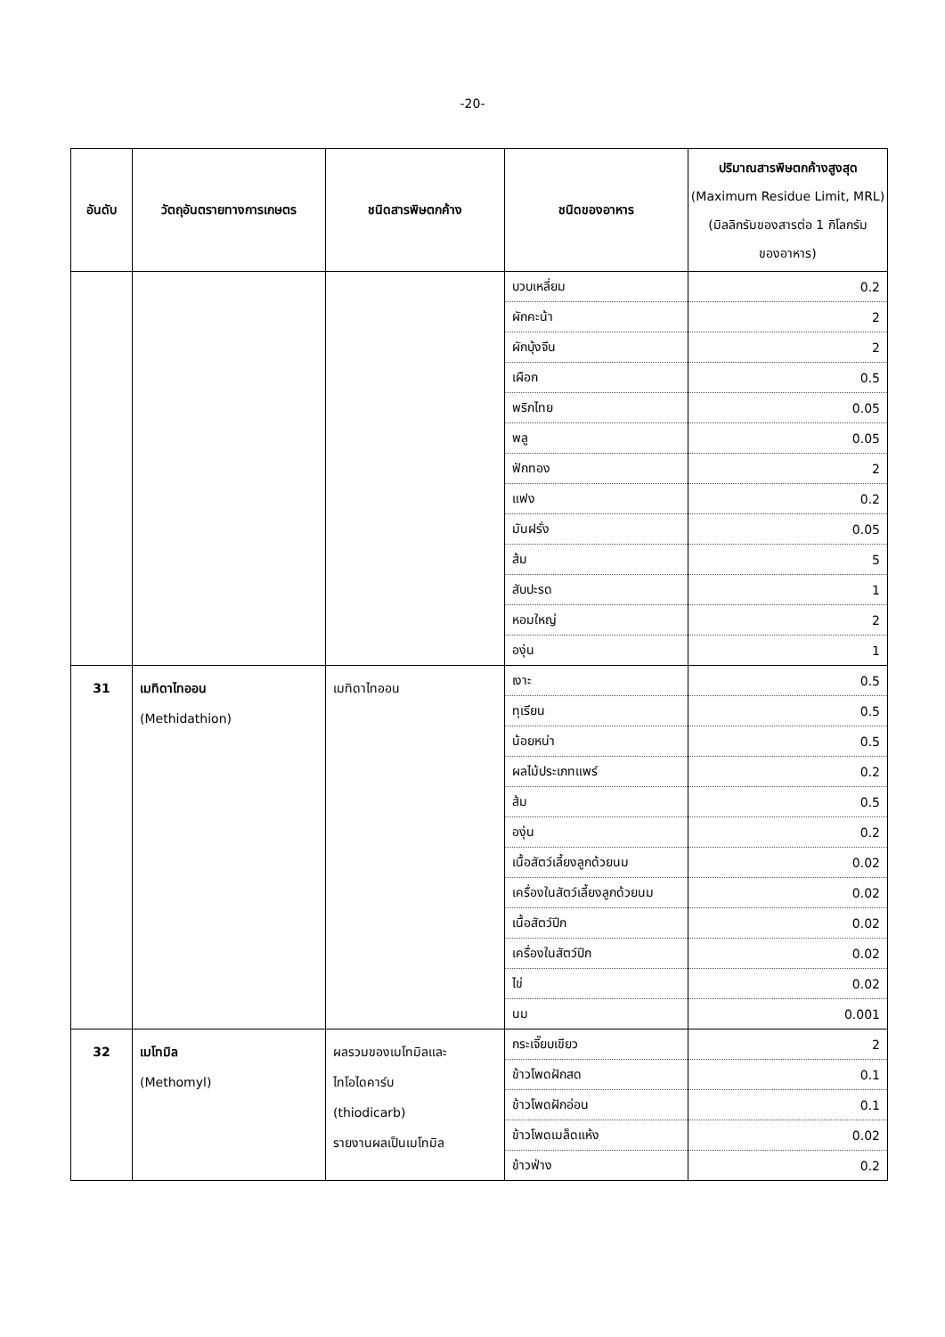-20-
| อันดับ | วัตถุอันตรายทางการเกษตร | ชนิดสารพิษตกค้าง | ชนิดของอาหาร | ปริมาณสารพิษตกค้างสูงสุด (Maximum Residue Limit, MRL) (มิลลิกรัมของสารต่อ 1 กิโลกรัม ของอาหาร) |
| --- | --- | --- | --- | --- |
| | | | บวบเหลี่ยม | 0.2 |
| | | | ผักคะน้า | 2 |
| | | | ผักบุ้งจีน | 2 |
| | | | เผือก | 0.5 |
| | | | พริกไทย | 0.05 |
| | | | พลู | 0.05 |
| | | | ฟักทอง | 2 |
| | | | แฟง | 0.2 |
| | | | มันฝรั่ง | 0.05 |
| | | | ส้ม | 5 |
| | | | สับปะรด | 1 |
| | | | หอมใหญ่ | 2 |
| | | | องุ่น | 1 |
| 31 | เมทิดาไทออน (Methidathion) | เมทิดาไทออน | เงาะ | 0.5 |
| | | | ทุเรียน | 0.5 |
| | | | น้อยหน่า | 0.5 |
| | | | ผลไม้ประเภทแพร์ | 0.2 |
| | | | ส้ม | 0.5 |
| | | | องุ่น | 0.2 |
| | | | เนื้อสัตว์เลี้ยงลูกด้วยนม | 0.02 |
| | | | เครื่องในสัตว์เลี้ยงลูกด้วยนม | 0.02 |
| | | | เนื้อสัตว์ปีก | 0.02 |
| | | | เครื่องในสัตว์ปีก | 0.02 |
| | | | ไข่ | 0.02 |
| | | | นม | 0.001 |
| 32 | เมโทมิล (Methomyl) | ผลรวมของเมโทมิลและ ไทโอไดคาร์บ (thiodicarb) รายงานผลเป็นเมโทมิล | กระเจี๊ยบเขียว | 2 |
| | | | ข้าวโพดฝักสด | 0.1 |
| | | | ข้าวโพดฝักอ่อน | 0.1 |
| | | | ข้าวโพดเมล็ดแห้ง | 0.02 |
| | | | ข้าวฟ่าง | 0.2 |